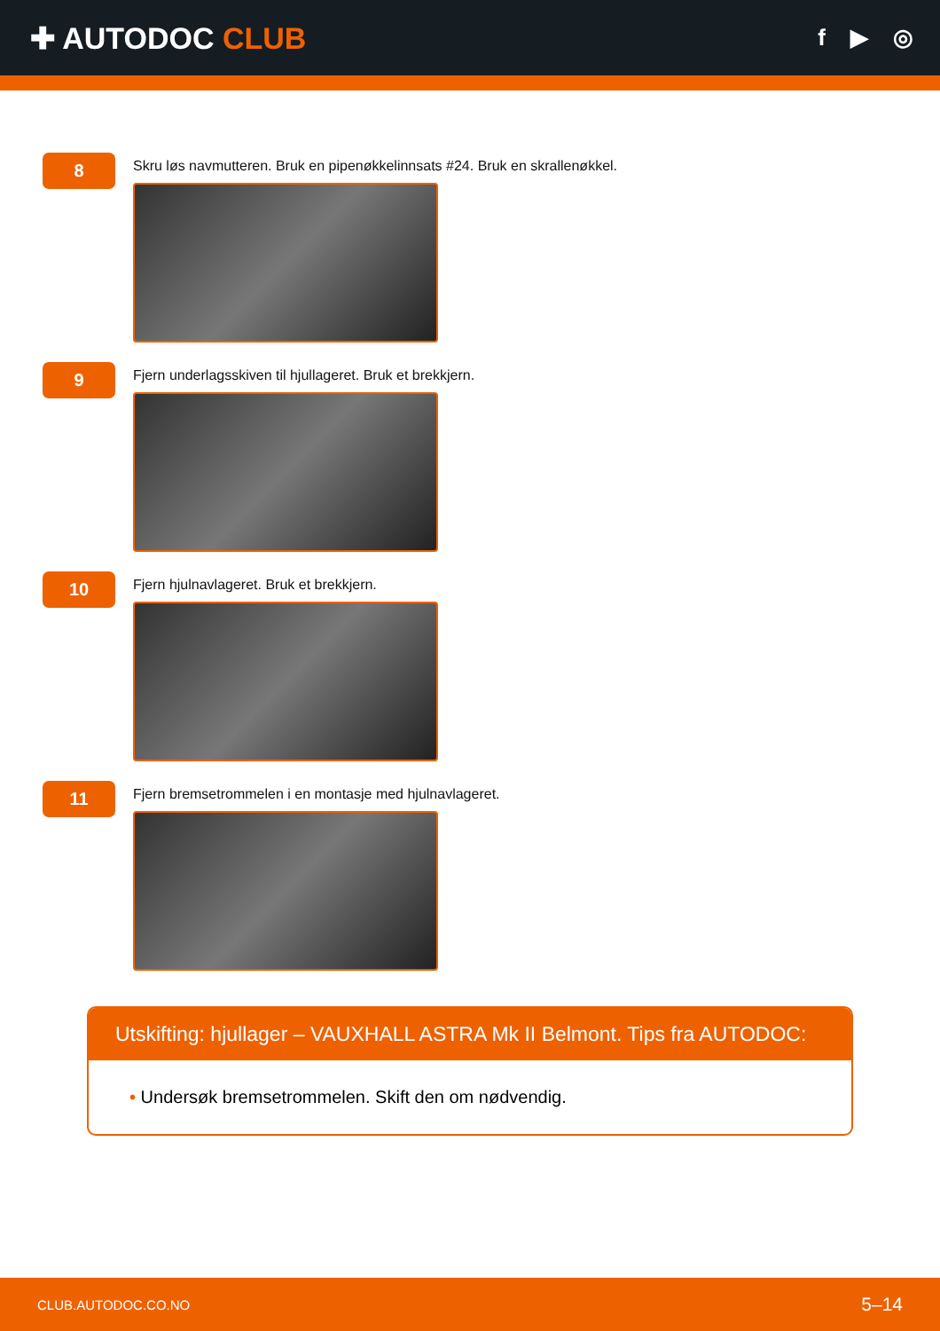✚ AUTODOC CLUB
f ▶ ◎
8
Skru løs navmutteren. Bruk en pipenøkkelinnsats #24. Bruk en skrallenøkkel.
9
Fjern underlagsskiven til hjullageret. Bruk et brekkjern.
10
Fjern hjulnavlageret. Bruk et brekkjern.
11
Fjern bremsetrommelen i en montasje med hjulnavlageret.
Utskifting: hjullager – VAUXHALL ASTRA Mk II Belmont. Tips fra AUTODOC:
• Undersøk bremsetrommelen. Skift den om nødvendig.
CLUB.AUTODOC.CO.NO 5–14